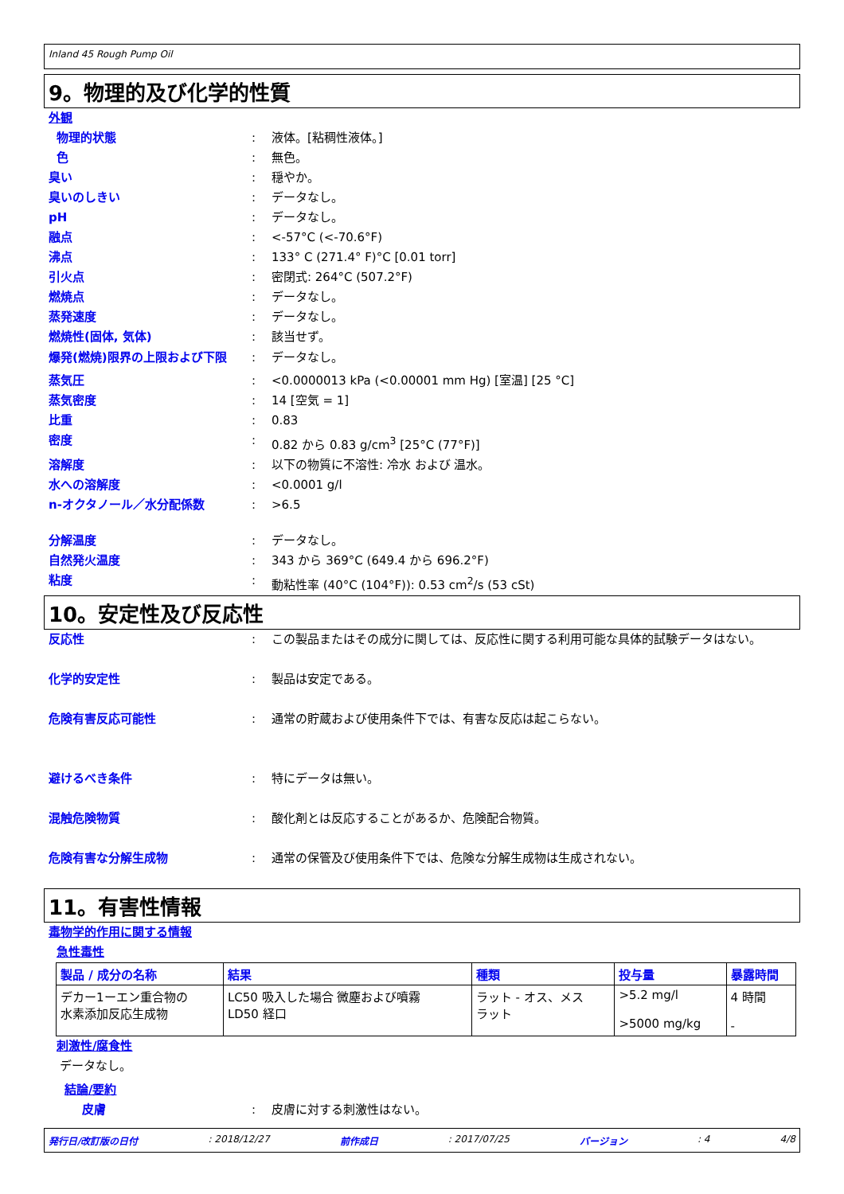Inland 45 Rough Pump Oil
9。物理的及び化学的性質
外観
物理的状態 : 液体。[粘稠性液体。]
色 : 無色。
臭い : 穏やか。
臭いのしきい : データなし。
pH : データなし。
融点 : <-57°C (<-70.6°F)
沸点 : 133° C (271.4° F)°C [0.01 torr]
引火点 : 密閉式: 264°C (507.2°F)
燃焼点 : データなし。
蒸発速度 : データなし。
燃焼性(固体, 気体) : 該当せず。
爆発(燃焼)限界の上限および下限 : データなし。
蒸気圧 : <0.0000013 kPa (<0.00001 mm Hg) [室温] [25 °C]
蒸気密度 : 14 [空気 = 1]
比重 : 0.83
密度 : 0.82 から 0.83 g/cm<sup>3</sup> [25°C (77°F)]
溶解度 : 以下の物質に不溶性: 冷水 および 温水。
水への溶解度 : <0.0001 g/l
n-オクタノール／水分配係数 : >6.5
分解温度 : データなし。
自然発火温度 : 343 から 369°C (649.4 から 696.2°F)
粘度 : 動粘性率 (40°C (104°F)): 0.53 cm<sup>2</sup>/s (53 cSt)
10。安定性及び反応性
反応性 : この製品またはその成分に関しては、反応性に関する利用可能な具体的試験データはない。
化学的安定性 : 製品は安定である。
危険有害反応可能性 : 通常の貯蔵および使用条件下では、有害な反応は起こらない。
避けるべき条件 : 特にデータは無い。
混触危険物質 : 酸化剤とは反応することがあるか、危険配合物質。
危険有害な分解生成物 : 通常の保管及び使用条件下では、危険な分解生成物は生成されない。
11。有害性情報
毒物学的作用に関する情報
急性毒性
| 製品 / 成分の名称 | 結果 | 種類 | 投与量 | 暴露時間 |
| --- | --- | --- | --- | --- |
| デカー1ーエン重合物の 水素添加反応生成物 | LC50 吸入した場合 微塵および噴霧 LD50 経口 | ラット - オス、メス ラット | >5.2 mg/l >5000 mg/kg | 4 時間 - |
刺激性/腐食性
データなし。
結論/要約
皮膚 : 皮膚に対する刺激性はない。
発行日/改訂版の日付 : 2018/12/27 前作成日 : 2017/07/25 バージョン : 4 4/8